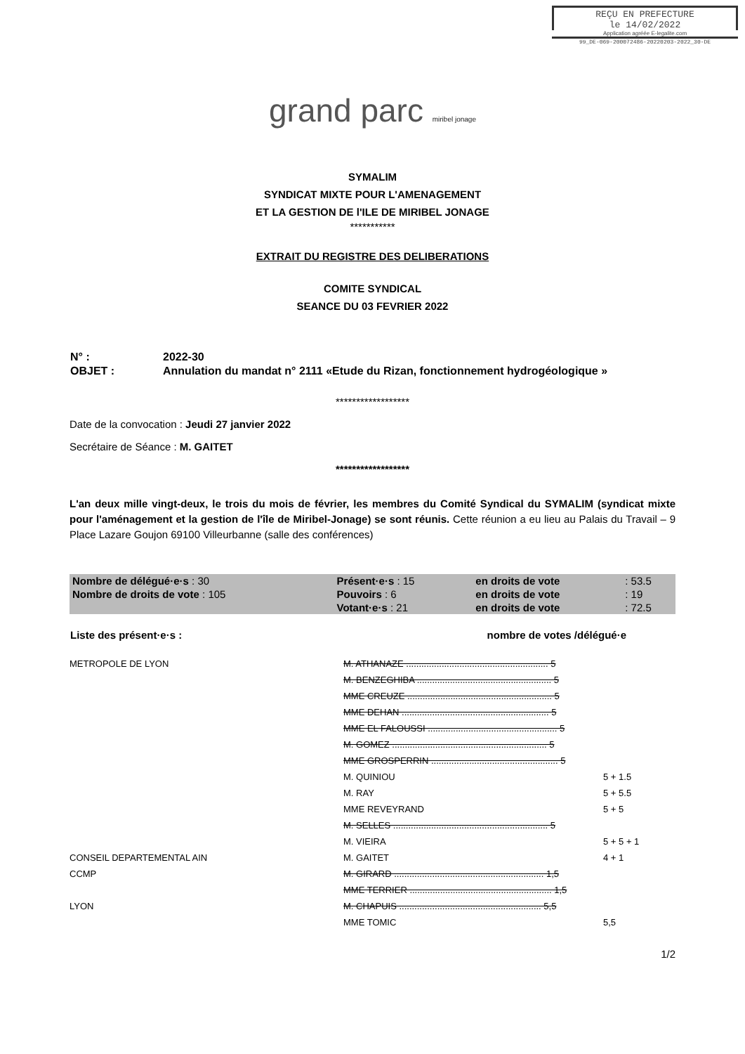REÇU EN PREFECTURE
le 14/02/2022
Application agréée E-legalite.com
99_DE-069-200072486-20220203-2022_30-DE
grand parc miribel jonage
SYMALIM
SYNDICAT MIXTE POUR L'AMENAGEMENT
ET LA GESTION DE l'ILE DE MIRIBEL JONAGE
***********
EXTRAIT DU REGISTRE DES DELIBERATIONS
COMITE SYNDICAL
SEANCE DU 03 FEVRIER 2022
| N° : | 2022-30 |
| OBJET : | Annulation du mandat n° 2111 «Etude du Rizan, fonctionnement hydrogéologique » |
******************
Date de la convocation : Jeudi 27 janvier 2022
Secrétaire de Séance : M. GAITET
******************
L'an deux mille vingt-deux, le trois du mois de février, les membres du Comité Syndical du SYMALIM (syndicat mixte pour l'aménagement et la gestion de l'île de Miribel-Jonage) se sont réunis. Cette réunion a eu lieu au Palais du Travail – 9 Place Lazare Goujon 69100 Villeurbanne (salle des conférences)
| Nombre de délégué·e·s : 30 | Présent·e·s : 15 | en droits de vote | : 53.5 |
| Nombre de droits de vote : 105 | Pouvoirs : 6 | en droits de vote | : 19 |
| | Votant·e·s : 21 | en droits de vote | : 72.5 |
| Liste des présent·e·s : | nombre de votes /délégué·e |
| METROPOLE DE LYON | M. ATHANAZE ........................................................ 5 | |
| | M. BENZEGHIBA ..................................................... 5 | |
| | MME CREUZE ......................................................... 5 | |
| | MME DEHAN .......................................................... 5 | |
| | MME EL FALOUSSI ................................................... 5 | |
| | M. GOMEZ ............................................................. 5 | |
| | MME GROSPERRIN .................................................. 5 | |
| | M. QUINIOU | 5 + 1.5 |
| | M. RAY | 5 + 5.5 |
| | MME REVEYRAND | 5 + 5 |
| | M. SELLES ............................................................. 5 | |
| | M. VIEIRA | 5 + 5 + 1 |
| CONSEIL DEPARTEMENTAL AIN | M. GAITET | 4 + 1 |
| CCMP | M. GIRARD ........................................................... 1,5 | |
| | MME TERRIER ........................................................ 1,5 | |
| LYON | M. CHAPUIS ........................................................ 5,5 | |
| | MME TOMIC | 5,5 |
1/2